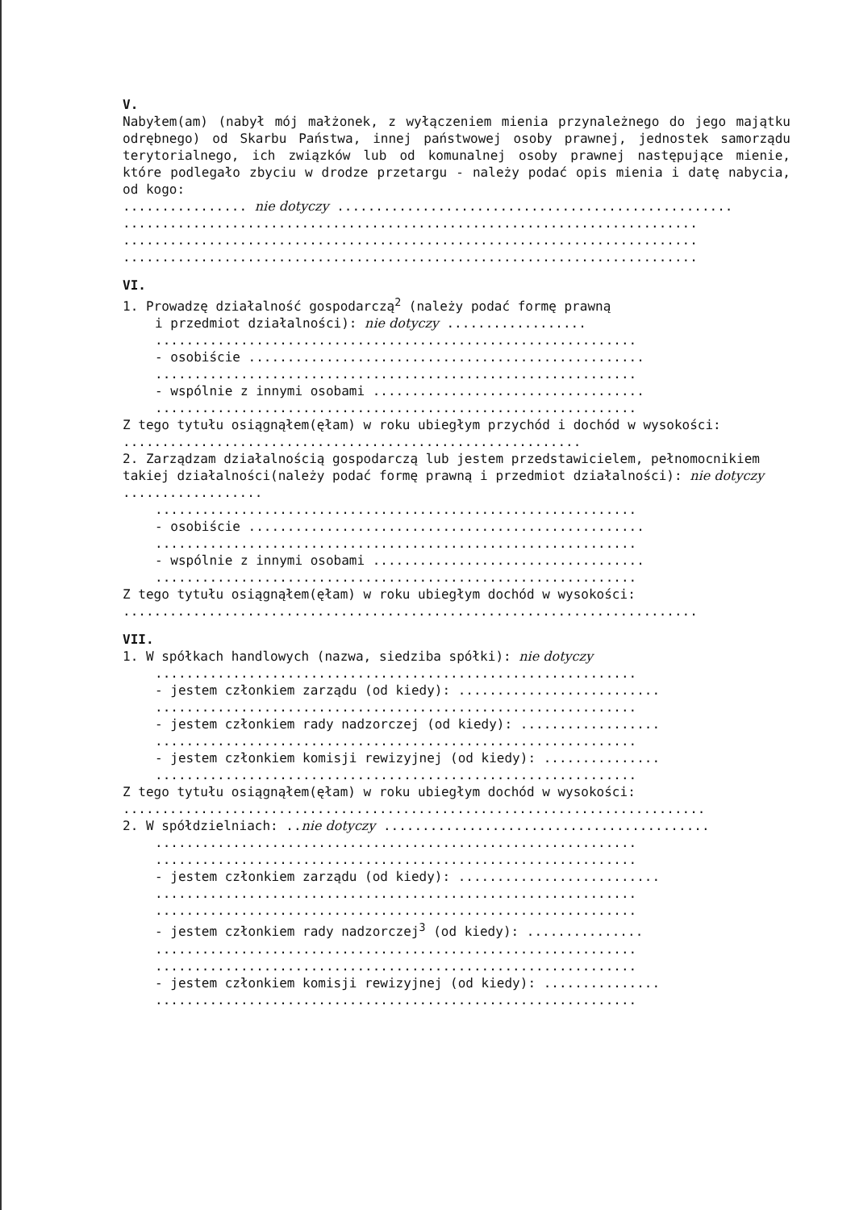V.
Nabyłem(am) (nabył mój małżonek, z wyłączeniem mienia przynależnego do jego majątku odrębnego) od Skarbu Państwa, innej państwowej osoby prawnej, jednostek samorządu terytorialnego, ich związków lub od komunalnej osoby prawnej następujące mienie, które podlegało zbyciu w drodze przetargu - należy podać opis mienia i datę nabycia, od kogo:
................ nie dotyczy ...................................................
..........................................................................
..........................................................................
..........................................................................
VI.
1. Prowadzę działalność gospodarczą<sup>2</sup> (należy podać formę prawną
i przedmiot działalności): nie dotyczy ..................
..............................................................
- osobiście ...................................................
..............................................................
- wspólnie z innymi osobami ...................................
..............................................................
Z tego tytułu osiągnąłem(ęłam) w roku ubiegłym przychód i dochód w wysokości: ...........................................................
2. Zarządzam działalnością gospodarczą lub jestem przedstawicielem, pełnomocnikiem takiej działalności(należy podać formę prawną i przedmiot działalności): nie dotyczy ..................
..............................................................
- osobiście ...................................................
..............................................................
- wspólnie z innymi osobami ...................................
..............................................................
Z tego tytułu osiągnąłem(ęłam) w roku ubiegłym dochód w wysokości:
..........................................................................
VII.
1. W spółkach handlowych (nazwa, siedziba spółki): nie dotyczy
..............................................................
- jestem członkiem zarządu (od kiedy): ..........................
..............................................................
- jestem członkiem rady nadzorczej (od kiedy): ..................
..............................................................
- jestem członkiem komisji rewizyjnej (od kiedy): ...............
..............................................................
Z tego tytułu osiągnąłem(ęłam) w roku ubiegłym dochód w wysokości: ...........................................................................
2. W spółdzielniach: ..nie dotyczy ..........................................
..............................................................
..............................................................
- jestem członkiem zarządu (od kiedy): ..........................
..............................................................
..............................................................
- jestem członkiem rady nadzorczej<sup>3</sup> (od kiedy): ...............
..............................................................
..............................................................
- jestem członkiem komisji rewizyjnej (od kiedy): ...............
..............................................................